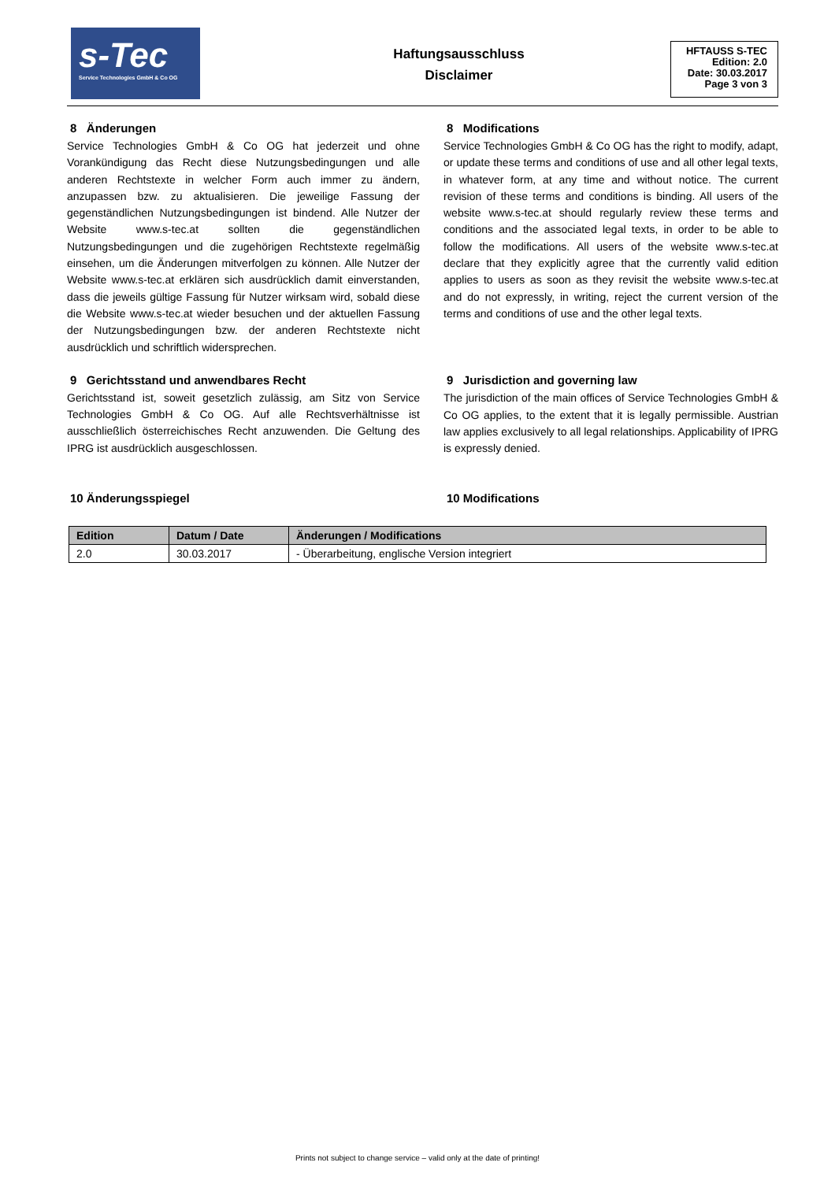s-Tec
Service Technologies GmbH & Co OG
Haftungsausschluss
Disclaimer
HFTAUSS S-TEC
Edition: 2.0
Date: 30.03.2017
Page 3 von 3
8 Änderungen
Service Technologies GmbH & Co OG hat jederzeit und ohne Vorankündigung das Recht diese Nutzungsbedingungen und alle anderen Rechtstexte in welcher Form auch immer zu ändern, anzupassen bzw. zu aktualisieren. Die jeweilige Fassung der gegenständlichen Nutzungsbedingungen ist bindend. Alle Nutzer der Website www.s-tec.at sollten die gegenständlichen Nutzungsbedingungen und die zugehörigen Rechtstexte regelmäßig einsehen, um die Änderungen mitverfolgen zu können. Alle Nutzer der Website www.s-tec.at erklären sich ausdrücklich damit einverstanden, dass die jeweils gültige Fassung für Nutzer wirksam wird, sobald diese die Website www.s-tec.at wieder besuchen und der aktuellen Fassung der Nutzungsbedingungen bzw. der anderen Rechtstexte nicht ausdrücklich und schriftlich widersprechen.
9 Gerichtsstand und anwendbares Recht
Gerichtsstand ist, soweit gesetzlich zulässig, am Sitz von Service Technologies GmbH & Co OG. Auf alle Rechtsverhältnisse ist ausschließlich österreichisches Recht anzuwenden. Die Geltung des IPRG ist ausdrücklich ausgeschlossen.
10 Änderungsspiegel
8 Modifications
Service Technologies GmbH & Co OG has the right to modify, adapt, or update these terms and conditions of use and all other legal texts, in whatever form, at any time and without notice. The current revision of these terms and conditions is binding. All users of the website www.s-tec.at should regularly review these terms and conditions and the associated legal texts, in order to be able to follow the modifications. All users of the website www.s-tec.at declare that they explicitly agree that the currently valid edition applies to users as soon as they revisit the website www.s-tec.at and do not expressly, in writing, reject the current version of the terms and conditions of use and the other legal texts.
9 Jurisdiction and governing law
The jurisdiction of the main offices of Service Technologies GmbH & Co OG applies, to the extent that it is legally permissible. Austrian law applies exclusively to all legal relationships. Applicability of IPRG is expressly denied.
10 Modifications
| Edition | Datum / Date | Änderungen / Modifications |
| --- | --- | --- |
| 2.0 | 30.03.2017 | - Überarbeitung, englische Version integriert |
Prints not subject to change service – valid only at the date of printing!